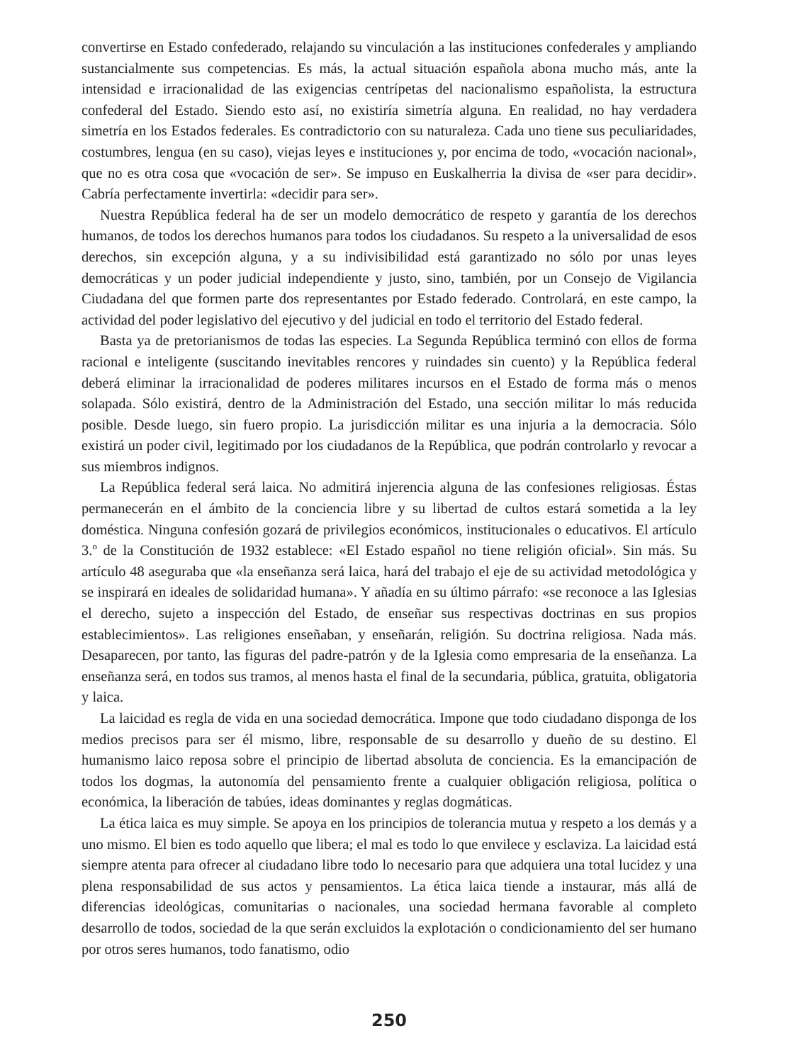convertirse en Estado confederado, relajando su vinculación a las instituciones confederales y ampliando sustancialmente sus competencias. Es más, la actual situación española abona mucho más, ante la intensidad e irracionalidad de las exigencias centrípetas del nacionalismo españolista, la estructura confederal del Estado. Siendo esto así, no existiría simetría alguna. En realidad, no hay verdadera simetría en los Estados federales. Es contradictorio con su naturaleza. Cada uno tiene sus peculiaridades, costumbres, lengua (en su caso), viejas leyes e instituciones y, por encima de todo, «vocación nacional», que no es otra cosa que «vocación de ser». Se impuso en Euskalherria la divisa de «ser para decidir». Cabría perfectamente invertirla: «decidir para ser».
Nuestra República federal ha de ser un modelo democrático de respeto y garantía de los derechos humanos, de todos los derechos humanos para todos los ciudadanos. Su respeto a la universalidad de esos derechos, sin excepción alguna, y a su indivisibilidad está garantizado no sólo por unas leyes democráticas y un poder judicial independiente y justo, sino, también, por un Consejo de Vigilancia Ciudadana del que formen parte dos representantes por Estado federado. Controlará, en este campo, la actividad del poder legislativo del ejecutivo y del judicial en todo el territorio del Estado federal.
Basta ya de pretorianismos de todas las especies. La Segunda República terminó con ellos de forma racional e inteligente (suscitando inevitables rencores y ruindades sin cuento) y la República federal deberá eliminar la irracionalidad de poderes militares incursos en el Estado de forma más o menos solapada. Sólo existirá, dentro de la Administración del Estado, una sección militar lo más reducida posible. Desde luego, sin fuero propio. La jurisdicción militar es una injuria a la democracia. Sólo existirá un poder civil, legitimado por los ciudadanos de la República, que podrán controlarlo y revocar a sus miembros indignos.
La República federal será laica. No admitirá injerencia alguna de las confesiones religiosas. Éstas permanecerán en el ámbito de la conciencia libre y su libertad de cultos estará sometida a la ley doméstica. Ninguna confesión gozará de privilegios económicos, institucionales o educativos. El artículo 3.º de la Constitución de 1932 establece: «El Estado español no tiene religión oficial». Sin más. Su artículo 48 aseguraba que «la enseñanza será laica, hará del trabajo el eje de su actividad metodológica y se inspirará en ideales de solidaridad humana». Y añadía en su último párrafo: «se reconoce a las Iglesias el derecho, sujeto a inspección del Estado, de enseñar sus respectivas doctrinas en sus propios establecimientos». Las religiones enseñaban, y enseñarán, religión. Su doctrina religiosa. Nada más. Desaparecen, por tanto, las figuras del padre-patrón y de la Iglesia como empresaria de la enseñanza. La enseñanza será, en todos sus tramos, al menos hasta el final de la secundaria, pública, gratuita, obligatoria y laica.
La laicidad es regla de vida en una sociedad democrática. Impone que todo ciudadano disponga de los medios precisos para ser él mismo, libre, responsable de su desarrollo y dueño de su destino. El humanismo laico reposa sobre el principio de libertad absoluta de conciencia. Es la emancipación de todos los dogmas, la autonomía del pensamiento frente a cualquier obligación religiosa, política o económica, la liberación de tabúes, ideas dominantes y reglas dogmáticas.
La ética laica es muy simple. Se apoya en los principios de tolerancia mutua y respeto a los demás y a uno mismo. El bien es todo aquello que libera; el mal es todo lo que envilece y esclaviza. La laicidad está siempre atenta para ofrecer al ciudadano libre todo lo necesario para que adquiera una total lucidez y una plena responsabilidad de sus actos y pensamientos. La ética laica tiende a instaurar, más allá de diferencias ideológicas, comunitarias o nacionales, una sociedad hermana favorable al completo desarrollo de todos, sociedad de la que serán excluidos la explotación o condicionamiento del ser humano por otros seres humanos, todo fanatismo, odio
250